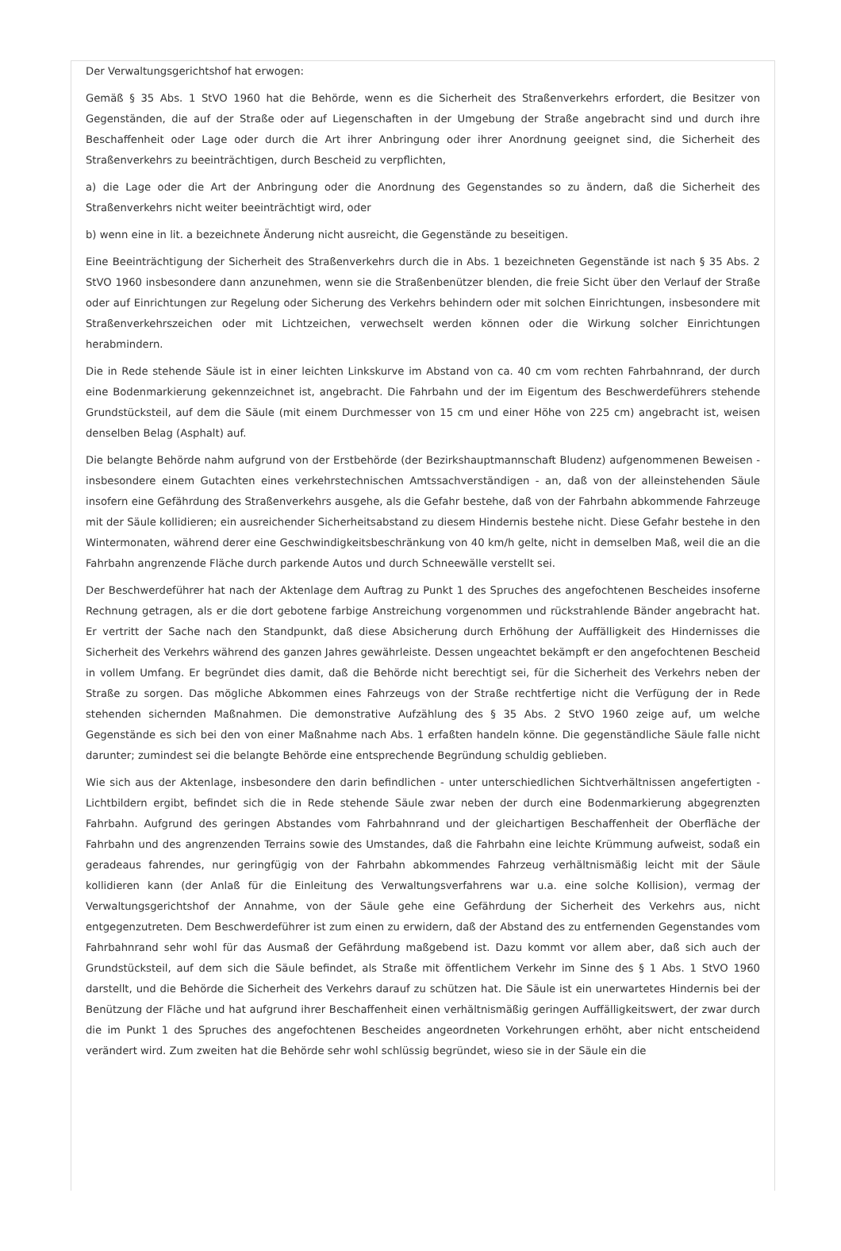Der Verwaltungsgerichtshof hat erwogen:
Gemäß § 35 Abs. 1 StVO 1960 hat die Behörde, wenn es die Sicherheit des Straßenverkehrs erfordert, die Besitzer von Gegenständen, die auf der Straße oder auf Liegenschaften in der Umgebung der Straße angebracht sind und durch ihre Beschaffenheit oder Lage oder durch die Art ihrer Anbringung oder ihrer Anordnung geeignet sind, die Sicherheit des Straßenverkehrs zu beeinträchtigen, durch Bescheid zu verpflichten,
a) die Lage oder die Art der Anbringung oder die Anordnung des Gegenstandes so zu ändern, daß die Sicherheit des Straßenverkehrs nicht weiter beeinträchtigt wird, oder
b) wenn eine in lit. a bezeichnete Änderung nicht ausreicht, die Gegenstände zu beseitigen.
Eine Beeinträchtigung der Sicherheit des Straßenverkehrs durch die in Abs. 1 bezeichneten Gegenstände ist nach § 35 Abs. 2 StVO 1960 insbesondere dann anzunehmen, wenn sie die Straßenbenützer blenden, die freie Sicht über den Verlauf der Straße oder auf Einrichtungen zur Regelung oder Sicherung des Verkehrs behindern oder mit solchen Einrichtungen, insbesondere mit Straßenverkehrszeichen oder mit Lichtzeichen, verwechselt werden können oder die Wirkung solcher Einrichtungen herabmindern.
Die in Rede stehende Säule ist in einer leichten Linkskurve im Abstand von ca. 40 cm vom rechten Fahrbahnrand, der durch eine Bodenmarkierung gekennzeichnet ist, angebracht. Die Fahrbahn und der im Eigentum des Beschwerdeführers stehende Grundstücksteil, auf dem die Säule (mit einem Durchmesser von 15 cm und einer Höhe von 225 cm) angebracht ist, weisen denselben Belag (Asphalt) auf.
Die belangte Behörde nahm aufgrund von der Erstbehörde (der Bezirkshauptmannschaft Bludenz) aufgenommenen Beweisen - insbesondere einem Gutachten eines verkehrstechnischen Amtssachverständigen - an, daß von der alleinstehenden Säule insofern eine Gefährdung des Straßenverkehrs ausgehe, als die Gefahr bestehe, daß von der Fahrbahn abkommende Fahrzeuge mit der Säule kollidieren; ein ausreichender Sicherheitsabstand zu diesem Hindernis bestehe nicht. Diese Gefahr bestehe in den Wintermonaten, während derer eine Geschwindigkeitsbeschränkung von 40 km/h gelte, nicht in demselben Maß, weil die an die Fahrbahn angrenzende Fläche durch parkende Autos und durch Schneewälle verstellt sei.
Der Beschwerdeführer hat nach der Aktenlage dem Auftrag zu Punkt 1 des Spruches des angefochtenen Bescheides insoferne Rechnung getragen, als er die dort gebotene farbige Anstreichung vorgenommen und rückstrahlende Bänder angebracht hat. Er vertritt der Sache nach den Standpunkt, daß diese Absicherung durch Erhöhung der Auffälligkeit des Hindernisses die Sicherheit des Verkehrs während des ganzen Jahres gewährleiste. Dessen ungeachtet bekämpft er den angefochtenen Bescheid in vollem Umfang. Er begründet dies damit, daß die Behörde nicht berechtigt sei, für die Sicherheit des Verkehrs neben der Straße zu sorgen. Das mögliche Abkommen eines Fahrzeugs von der Straße rechtfertige nicht die Verfügung der in Rede stehenden sichernden Maßnahmen. Die demonstrative Aufzählung des § 35 Abs. 2 StVO 1960 zeige auf, um welche Gegenstände es sich bei den von einer Maßnahme nach Abs. 1 erfaßten handeln könne. Die gegenständliche Säule falle nicht darunter; zumindest sei die belangte Behörde eine entsprechende Begründung schuldig geblieben.
Wie sich aus der Aktenlage, insbesondere den darin befindlichen - unter unterschiedlichen Sichtverhältnissen angefertigten - Lichtbildern ergibt, befindet sich die in Rede stehende Säule zwar neben der durch eine Bodenmarkierung abgegrenzten Fahrbahn. Aufgrund des geringen Abstandes vom Fahrbahnrand und der gleichartigen Beschaffenheit der Oberfläche der Fahrbahn und des angrenzenden Terrains sowie des Umstandes, daß die Fahrbahn eine leichte Krümmung aufweist, sodaß ein geradeaus fahrendes, nur geringfügig von der Fahrbahn abkommendes Fahrzeug verhältnismäßig leicht mit der Säule kollidieren kann (der Anlaß für die Einleitung des Verwaltungsverfahrens war u.a. eine solche Kollision), vermag der Verwaltungsgerichtshof der Annahme, von der Säule gehe eine Gefährdung der Sicherheit des Verkehrs aus, nicht entgegenzutreten. Dem Beschwerdeführer ist zum einen zu erwidern, daß der Abstand des zu entfernenden Gegenstandes vom Fahrbahnrand sehr wohl für das Ausmaß der Gefährdung maßgebend ist. Dazu kommt vor allem aber, daß sich auch der Grundstücksteil, auf dem sich die Säule befindet, als Straße mit öffentlichem Verkehr im Sinne des § 1 Abs. 1 StVO 1960 darstellt, und die Behörde die Sicherheit des Verkehrs darauf zu schützen hat. Die Säule ist ein unerwartetes Hindernis bei der Benützung der Fläche und hat aufgrund ihrer Beschaffenheit einen verhältnismäßig geringen Auffälligkeitswert, der zwar durch die im Punkt 1 des Spruches des angefochtenen Bescheides angeordneten Vorkehrungen erhöht, aber nicht entscheidend verändert wird. Zum zweiten hat die Behörde sehr wohl schlüssig begründet, wieso sie in der Säule ein die